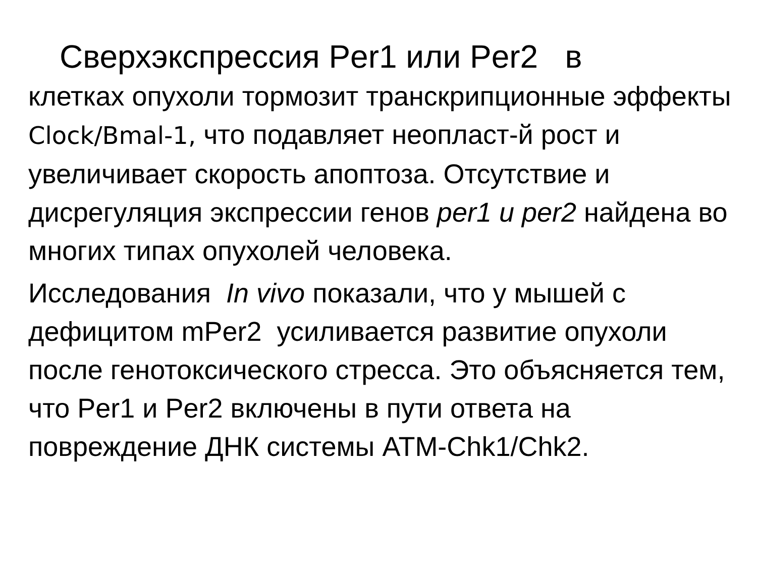Сверхэкспрессия Per1 или Per2 в
клетках опухоли тормозит транскрипционные эффекты Clock/Bmal-1, что подавляет неопласт-й рост и увеличивает скорость апоптоза. Отсутствие и дисрегуляция экспрессии генов per1 и per2 найдена во многих типах опухолей человека.
Исследования In vivo показали, что у мышей с дефицитом mPer2 усиливается развитие опухоли после генотоксического стресса. Это объясняется тем, что Per1 и Per2 включены в пути ответа на повреждение ДНК системы ATM-Chk1/Chk2.